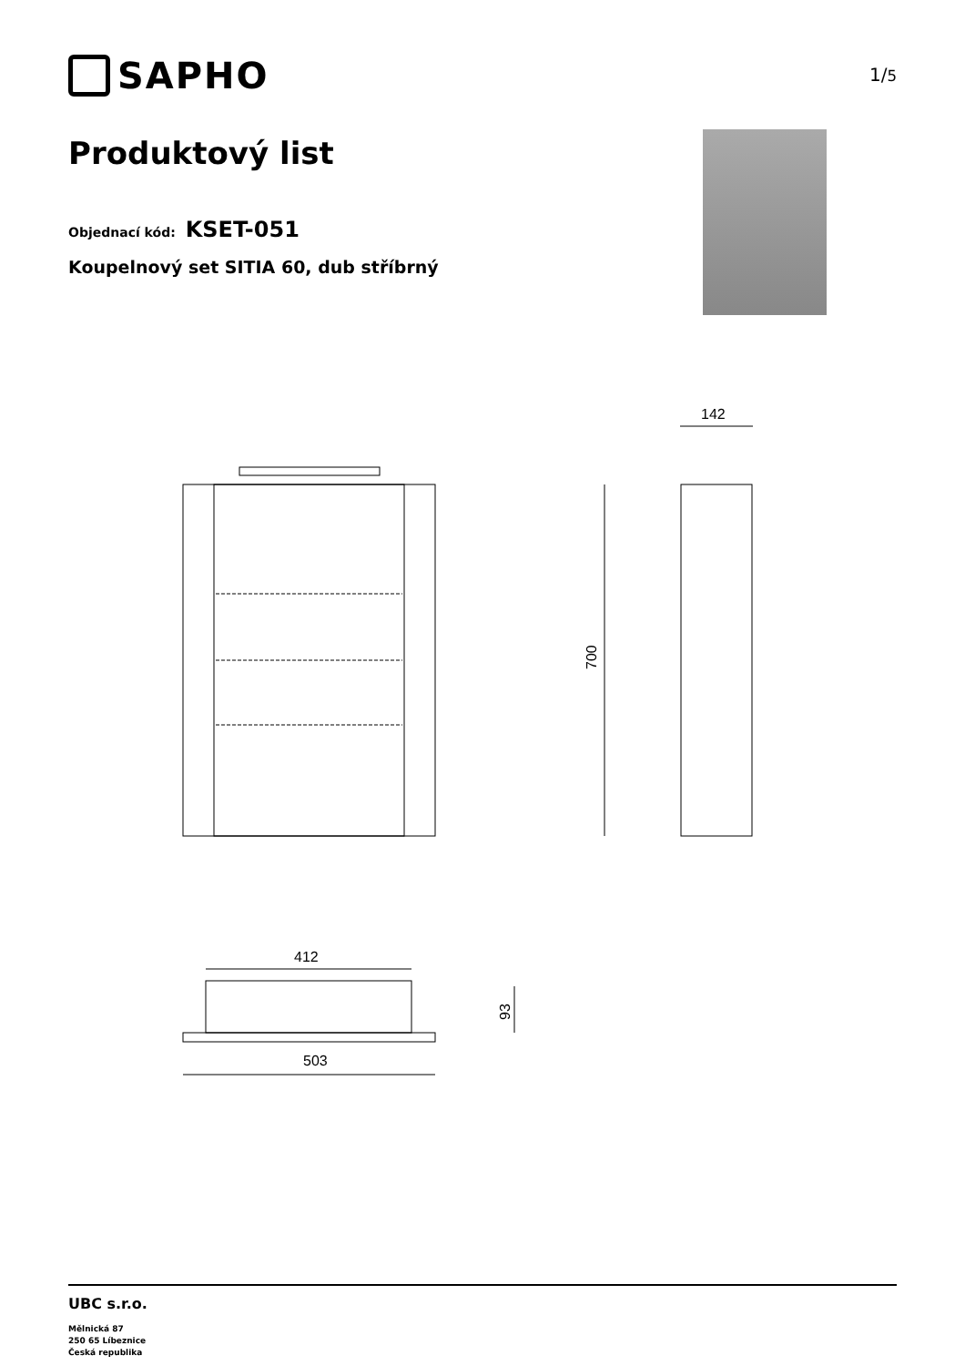SAPHO
1/5
Produktový list
Objednací kód: KSET-051
Koupelnový set SITIA 60, dub stříbrný
142
700
412
93
503
UBC s.r.o.
Mělnická 87
250 65 Líbeznice
Česká republika